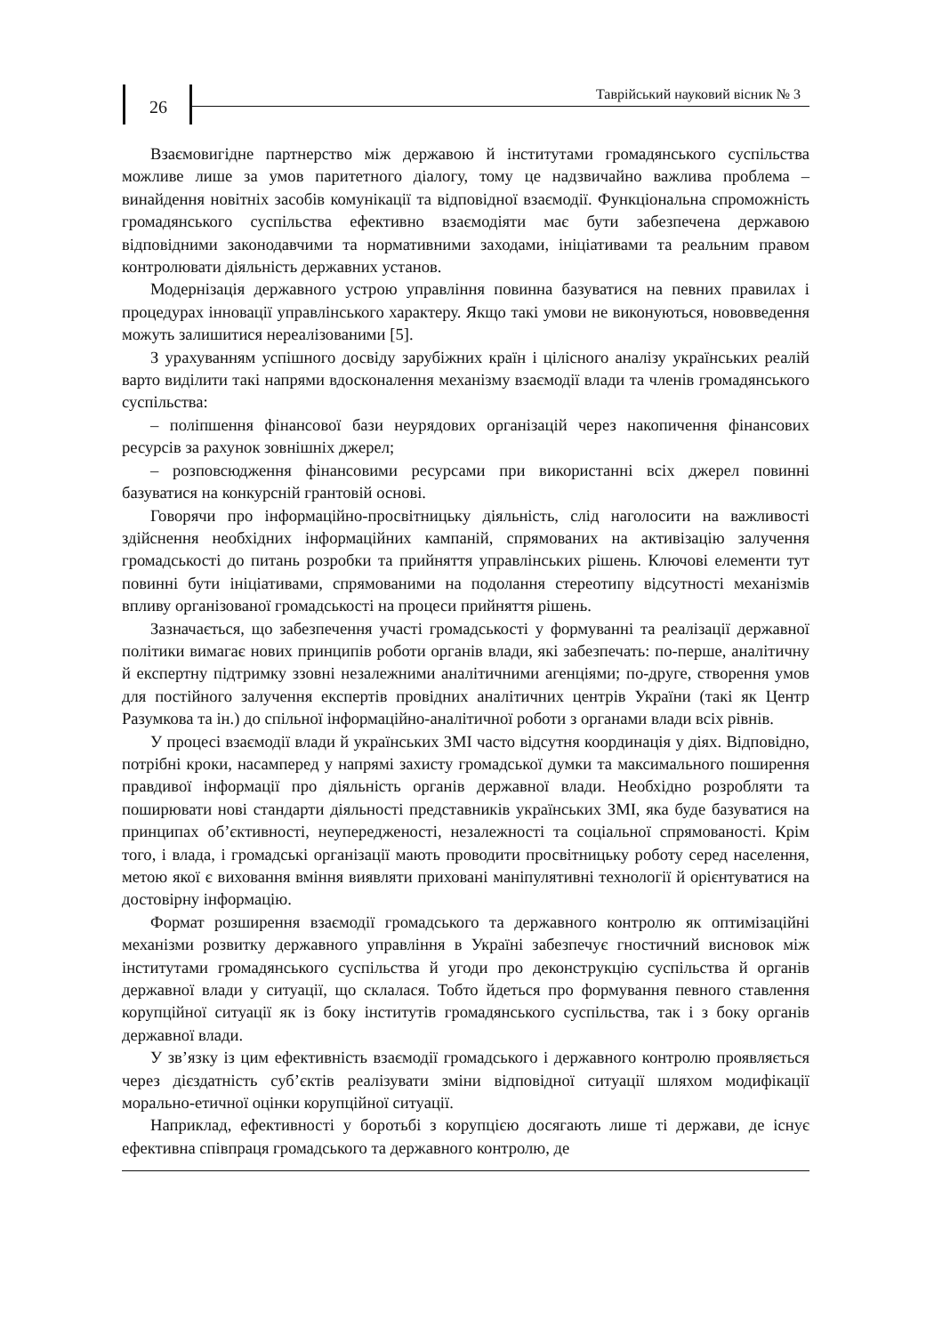26
Таврійський науковий вісник № 3
Взаємовигідне партнерство між державою й інститутами громадянського суспільства можливе лише за умов паритетного діалогу, тому це надзвичайно важлива проблема – винайдення новітніх засобів комунікації та відповідної взаємодії. Функціональна спроможність громадянського суспільства ефективно взаємодіяти має бути забезпечена державою відповідними законодавчими та нормативними заходами, ініціативами та реальним правом контролювати діяльність державних установ.
Модернізація державного устрою управління повинна базуватися на певних правилах і процедурах інновації управлінського характеру. Якщо такі умови не виконуються, нововведення можуть залишитися нереалізованими [5].
З урахуванням успішного досвіду зарубіжних країн і цілісного аналізу українських реалій варто виділити такі напрями вдосконалення механізму взаємодії влади та членів громадянського суспільства:
– поліпшення фінансової бази неурядових організацій через накопичення фінансових ресурсів за рахунок зовнішніх джерел;
– розповсюдження фінансовими ресурсами при використанні всіх джерел повинні базуватися на конкурсній грантовій основі.
Говорячи про інформаційно-просвітницьку діяльність, слід наголосити на важливості здійснення необхідних інформаційних кампаній, спрямованих на активізацію залучення громадськості до питань розробки та прийняття управлінських рішень. Ключові елементи тут повинні бути ініціативами, спрямованими на подолання стереотипу відсутності механізмів впливу організованої громадськості на процеси прийняття рішень.
Зазначається, що забезпечення участі громадськості у формуванні та реалізації державної політики вимагає нових принципів роботи органів влади, які забезпечать: по-перше, аналітичну й експертну підтримку ззовні незалежними аналітичними агенціями; по-друге, створення умов для постійного залучення експертів провідних аналітичних центрів України (такі як Центр Разумкова та ін.) до спільної інформаційно-аналітичної роботи з органами влади всіх рівнів.
У процесі взаємодії влади й українських ЗМІ часто відсутня координація у діях. Відповідно, потрібні кроки, насамперед у напрямі захисту громадської думки та максимального поширення правдивої інформації про діяльність органів державної влади. Необхідно розробляти та поширювати нові стандарти діяльності представників українських ЗМІ, яка буде базуватися на принципах об’єктивності, неупередженості, незалежності та соціальної спрямованості. Крім того, і влада, і громадські організації мають проводити просвітницьку роботу серед населення, метою якої є виховання вміння виявляти приховані маніпулятивні технології й орієнтуватися на достовірну інформацію.
Формат розширення взаємодії громадського та державного контролю як оптимізаційні механізми розвитку державного управління в Україні забезпечує гностичний висновок між інститутами громадянського суспільства й угоди про деконструкцію суспільства й органів державної влади у ситуації, що склалася. Тобто йдеться про формування певного ставлення корупційної ситуації як із боку інститутів громадянського суспільства, так і з боку органів державної влади.
У зв’язку із цим ефективність взаємодії громадського і державного контролю проявляється через дієздатність суб’єктів реалізувати зміни відповідної ситуації шляхом модифікації морально-етичної оцінки корупційної ситуації.
Наприклад, ефективності у боротьбі з корупцією досягають лише ті держави, де існує ефективна співпраця громадського та державного контролю, де